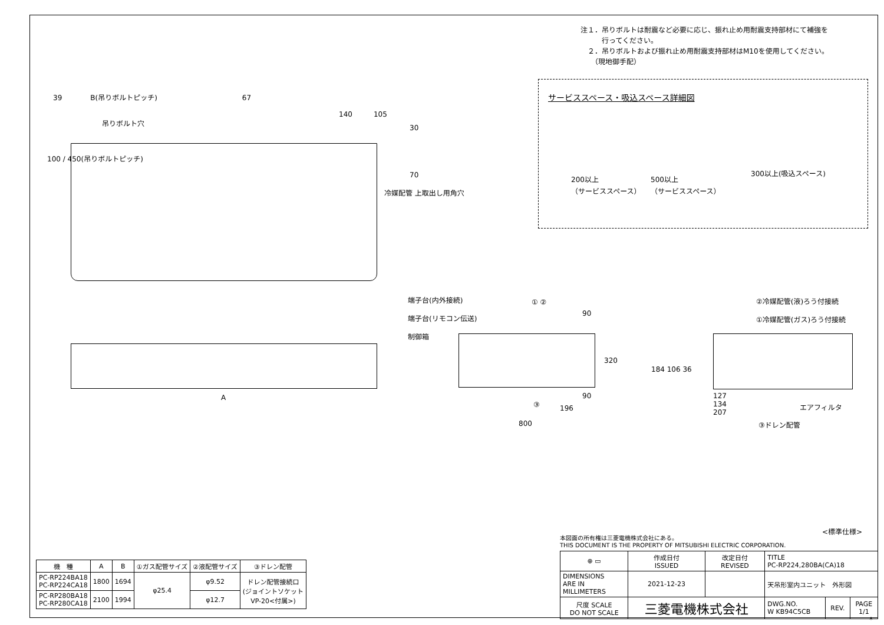注１．吊りボルトは耐震など必要に応じ、振れ止め用耐震支持部材にて補強を
　　　行ってください。
　２．吊りボルトおよび振れ止め用耐震支持部材はM10を使用してください。
　　（現地御手配）
サービススペース・吸込スペース詳細図
200以上
（サービススペース）
500以上
（サービススペース）
300以上(吸込スペース)
39　　　　B(吊りボルトピッチ)　　　　　　　　　　　　67
140　　　105
吊りボルト穴
100 / 450(吊りボルトピッチ)
30
70
冷媒配管 上取出し用角穴
A
端子台(内外接続)
端子台(リモコン伝送)
制御箱
① ②
90
320
③
90
196
800
②冷媒配管(液)ろう付接続
①冷媒配管(ガス)ろう付接続
184 106 36
127
134
207
エアフィルタ
③ドレン配管
<標準仕様>
本図面の所有権は三菱電機株式会社にある。
THIS DOCUMENT IS THE PROPERTY OF MITSUBISHI ELECTRIC CORPORATION.
| 機 種 | A | B | ①ガス配管サイズ | ②液配管サイズ | ③ドレン配管 |
| --- | --- | --- | --- | --- | --- |
| PC-RP224BA18 PC-RP224CA18 | 1800 | 1694 | φ25.4 | φ9.52 | ドレン配管接続口 (ジョイントソケット VP-20<付属>) |
| PC-RP280BA18 PC-RP280CA18 | 2100 | 1994 | | φ12.7 | |
| ⊕ ▭ | 作成日付 ISSUED | 改定日付 REVISED | TITLE PC-RP224,280BA(CA)18 | | |
| DIMENSIONS ARE IN MILLIMETERS | 2021-12-23 | | 天吊形室内ユニット 外形図 | | |
| 尺度 SCALE DO NOT SCALE | 三菱電機株式会社 | | DWG.NO. W KB94C5CB | REV. | PAGE 1/1 |
*